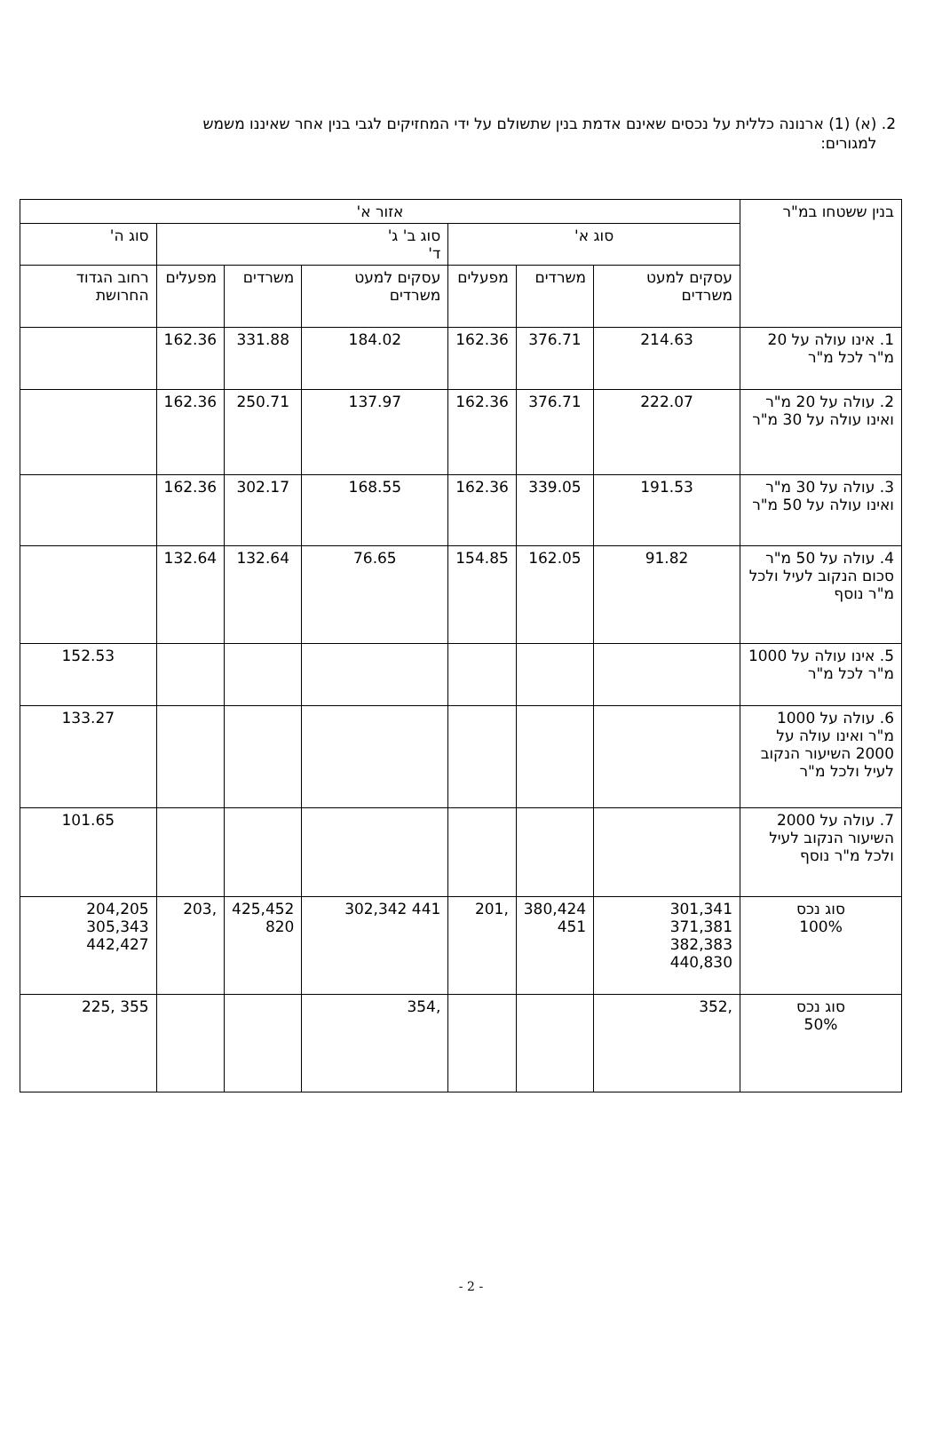2. (א) (1) ארנונה כללית על נכסים שאינם אדמת בנין שתשולם על ידי המחזיקים לגבי בנין אחר שאיננו משמש
למגורים:
| בנין ששטחו במ"ר | אזור א' | | | | | | |
| --- | --- | --- | --- | --- | --- | --- | --- |
| | סוג א' | | | סוג ב' ג' ד' | | | סוג ה' |
| | עסקים למעט משרדים | משרדים | מפעלים | עסקים למעט משרדים | משרדים | מפעלים | רחוב הגדוד החרושת |
| 1. אינו עולה על 20 מ"ר לכל מ"ר | 214.63 | 376.71 | 162.36 | 184.02 | 331.88 | 162.36 | |
| 2. עולה על 20 מ"ר ואינו עולה על 30 מ"ר | 222.07 | 376.71 | 162.36 | 137.97 | 250.71 | 162.36 | |
| 3. עולה על 30 מ"ר ואינו עולה על 50 מ"ר | 191.53 | 339.05 | 162.36 | 168.55 | 302.17 | 162.36 | |
| 4. עולה על 50 מ"ר סכום הנקוב לעיל ולכל מ"ר נוסף | 91.82 | 162.05 | 154.85 | 76.65 | 132.64 | 132.64 | |
| 5. אינו עולה על 1000 מ"ר לכל מ"ר | | | | | | | 152.53 |
| 6. עולה על 1000 מ"ר ואינו עולה על 2000 השיעור הנקוב לעיל ולכל מ"ר | | | | | | | 133.27 |
| 7. עולה על 2000 השיעור הנקוב לעיל ולכל מ"ר נוסף | | | | | | | 101.65 |
| סוג נכס 100% | 301,341 371,381 382,383 440,830 | 380,424 451 | ,201 | 441 302,342 | 425,452 820 | ,203 | 204,205 305,343 442,427 |
| סוג נכס 50% | ,352 | | | ,354 | | | 355 ,225 |
- 2 -